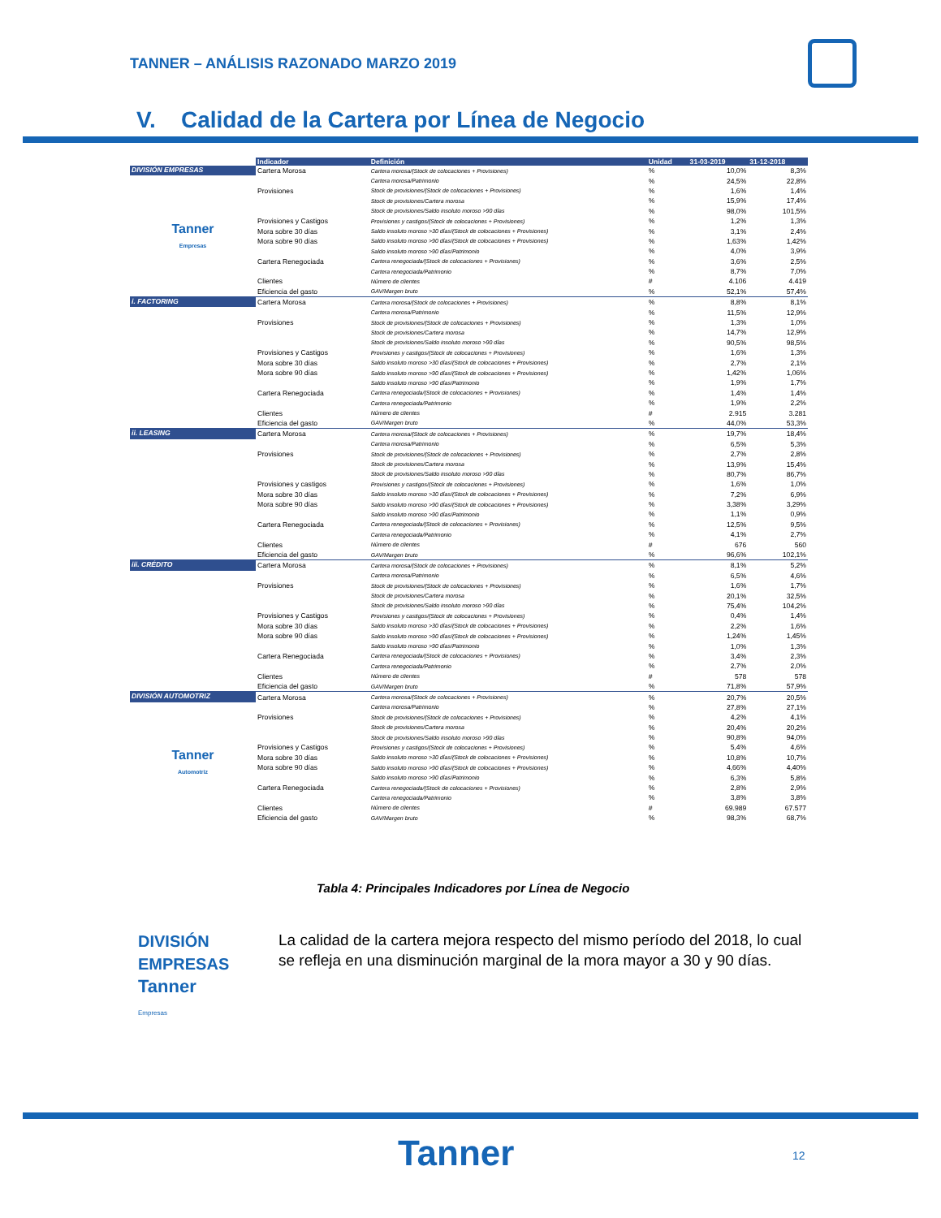TANNER – ANÁLISIS RAZONADO MARZO 2019
V. Calidad de la Cartera por Línea de Negocio
| | Indicador | Definición | Unidad | 31-03-2019 | 31-12-2018 |
| --- | --- | --- | --- | --- | --- |
| DIVISIÓN EMPRESAS | Cartera Morosa | Cartera morosa/(Stock de colocaciones + Provisiones) | % | 10,0% | 8,3% |
| Tanner Empresas | | Cartera morosa/Patrimonio | % | 24,5% | 22,8% |
| | Provisiones | Stock de provisiones/(Stock de colocaciones + Provisiones) | % | 1,6% | 1,4% |
| | | Stock de provisiones/Cartera morosa | % | 15,9% | 17,4% |
| | | Stock de provisiones/Saldo insoluto moroso >90 días | % | 98,0% | 101,5% |
| | Provisiones y Castigos | Provisiones y castigos/(Stock de colocaciones + Provisiones) | % | 1,2% | 1,3% |
| | Mora sobre 30 días | Saldo insoluto moroso >30 días/(Stock de colocaciones + Provisiones) | % | 3,1% | 2,4% |
| | Mora sobre 90 días | Saldo insoluto moroso >90 días/(Stock de colocaciones + Provisiones) | % | 1,63% | 1,42% |
| | | Saldo insoluto moroso >90 días/Patrimonio | % | 4,0% | 3,9% |
| | Cartera Renegociada | Cartera renegociada/(Stock de colocaciones + Provisiones) | % | 3,6% | 2,5% |
| | | Cartera renegociada/Patrimonio | % | 8,7% | 7,0% |
| | Clientes | Número de clientes | # | 4.106 | 4.419 |
| | Eficiencia del gasto | GAV/Margen bruto | % | 52,1% | 57,4% |
| i. FACTORING | Cartera Morosa | Cartera morosa/(Stock de colocaciones + Provisiones) | % | 8,8% | 8,1% |
| | | Cartera morosa/Patrimonio | % | 11,5% | 12,9% |
| | Provisiones | Stock de provisiones/(Stock de colocaciones + Provisiones) | % | 1,3% | 1,0% |
| | | Stock de provisiones/Cartera morosa | % | 14,7% | 12,9% |
| | | Stock de provisiones/Saldo insoluto moroso >90 días | % | 90,5% | 98,5% |
| | Provisiones y Castigos | Provisiones y castigos/(Stock de colocaciones + Provisiones) | % | 1,6% | 1,3% |
| | Mora sobre 30 días | Saldo insoluto moroso >30 días/(Stock de colocaciones + Provisiones) | % | 2,7% | 2,1% |
| | Mora sobre 90 días | Saldo insoluto moroso >90 días/(Stock de colocaciones + Provisiones) | % | 1,42% | 1,06% |
| | | Saldo insoluto moroso >90 días/Patrimonio | % | 1,9% | 1,7% |
| | Cartera Renegociada | Cartera renegociada/(Stock de colocaciones + Provisiones) | % | 1,4% | 1,4% |
| | | Cartera renegociada/Patrimonio | % | 1,9% | 2,2% |
| | Clientes | Número de clientes | # | 2.915 | 3.281 |
| | Eficiencia del gasto | GAV/Margen bruto | % | 44,0% | 53,3% |
| ii. LEASING | Cartera Morosa | Cartera morosa/(Stock de colocaciones + Provisiones) | % | 19,7% | 18,4% |
| | | Cartera morosa/Patrimonio | % | 6,5% | 5,3% |
| | Provisiones | Stock de provisiones/(Stock de colocaciones + Provisiones) | % | 2,7% | 2,8% |
| | | Stock de provisiones/Cartera morosa | % | 13,9% | 15,4% |
| | | Stock de provisiones/Saldo insoluto moroso >90 días | % | 80,7% | 86,7% |
| | Provisiones y castigos | Provisiones y castigos/(Stock de colocaciones + Provisiones) | % | 1,6% | 1,0% |
| | Mora sobre 30 días | Saldo insoluto moroso >30 días/(Stock de colocaciones + Provisiones) | % | 7,2% | 6,9% |
| | Mora sobre 90 días | Saldo insoluto moroso >90 días/(Stock de colocaciones + Provisiones) | % | 3,38% | 3,29% |
| | | Saldo insoluto moroso >90 días/Patrimonio | % | 1,1% | 0,9% |
| | Cartera Renegociada | Cartera renegociada/(Stock de colocaciones + Provisiones) | % | 12,5% | 9,5% |
| | | Cartera renegociada/Patrimonio | % | 4,1% | 2,7% |
| | Clientes | Número de clientes | # | 676 | 560 |
| | Eficiencia del gasto | GAV/Margen bruto | % | 96,6% | 102,1% |
| iii. CRÉDITO | Cartera Morosa | Cartera morosa/(Stock de colocaciones + Provisiones) | % | 8,1% | 5,2% |
| | | Cartera morosa/Patrimonio | % | 6,5% | 4,6% |
| | Provisiones | Stock de provisiones/(Stock de colocaciones + Provisiones) | % | 1,6% | 1,7% |
| | | Stock de provisiones/Cartera morosa | % | 20,1% | 32,5% |
| | | Stock de provisiones/Saldo insoluto moroso >90 días | % | 75,4% | 104,2% |
| | Provisiones y Castigos | Provisiones y castigos/(Stock de colocaciones + Provisiones) | % | 0,4% | 1,4% |
| | Mora sobre 30 días | Saldo insoluto moroso >30 días/(Stock de colocaciones + Provisiones) | % | 2,2% | 1,6% |
| | Mora sobre 90 días | Saldo insoluto moroso >90 días/(Stock de colocaciones + Provisiones) | % | 1,24% | 1,45% |
| | | Saldo insoluto moroso >90 días/Patrimonio | % | 1,0% | 1,3% |
| | Cartera Renegociada | Cartera renegociada/(Stock de colocaciones + Provisiones) | % | 3,4% | 2,3% |
| | | Cartera renegociada/Patrimonio | % | 2,7% | 2,0% |
| | Clientes | Número de clientes | # | 578 | 578 |
| | Eficiencia del gasto | GAV/Margen bruto | % | 71,8% | 57,9% |
| DIVISIÓN AUTOMOTRIZ | Cartera Morosa | Cartera morosa/(Stock de colocaciones + Provisiones) | % | 20,7% | 20,5% |
| Tanner Automotriz | | Cartera morosa/Patrimonio | % | 27,8% | 27,1% |
| | Provisiones | Stock de provisiones/(Stock de colocaciones + Provisiones) | % | 4,2% | 4,1% |
| | | Stock de provisiones/Cartera morosa | % | 20,4% | 20,2% |
| | | Stock de provisiones/Saldo insoluto moroso >90 días | % | 90,8% | 94,0% |
| | Provisiones y Castigos | Provisiones y castigos/(Stock de colocaciones + Provisiones) | % | 5,4% | 4,6% |
| | Mora sobre 30 días | Saldo insoluto moroso >30 días/(Stock de colocaciones + Provisiones) | % | 10,8% | 10,7% |
| | Mora sobre 90 días | Saldo insoluto moroso >90 días/(Stock de colocaciones + Provisiones) | % | 4,66% | 4,40% |
| | | Saldo insoluto moroso >90 días/Patrimonio | % | 6,3% | 5,8% |
| | Cartera Renegociada | Cartera renegociada/(Stock de colocaciones + Provisiones) | % | 2,8% | 2,9% |
| | | Cartera renegociada/Patrimonio | % | 3,8% | 3,8% |
| | Clientes | Número de clientes | # | 69.989 | 67.577 |
| | Eficiencia del gasto | GAV/Margen bruto | % | 98,3% | 68,7% |
Tabla 4: Principales Indicadores por Línea de Negocio
DIVISIÓN
EMPRESAS
Tanner
Empresas
La calidad de la cartera mejora respecto del mismo período del 2018, lo cual se refleja en una disminución marginal de la mora mayor a 30 y 90 días.
Tanner 12